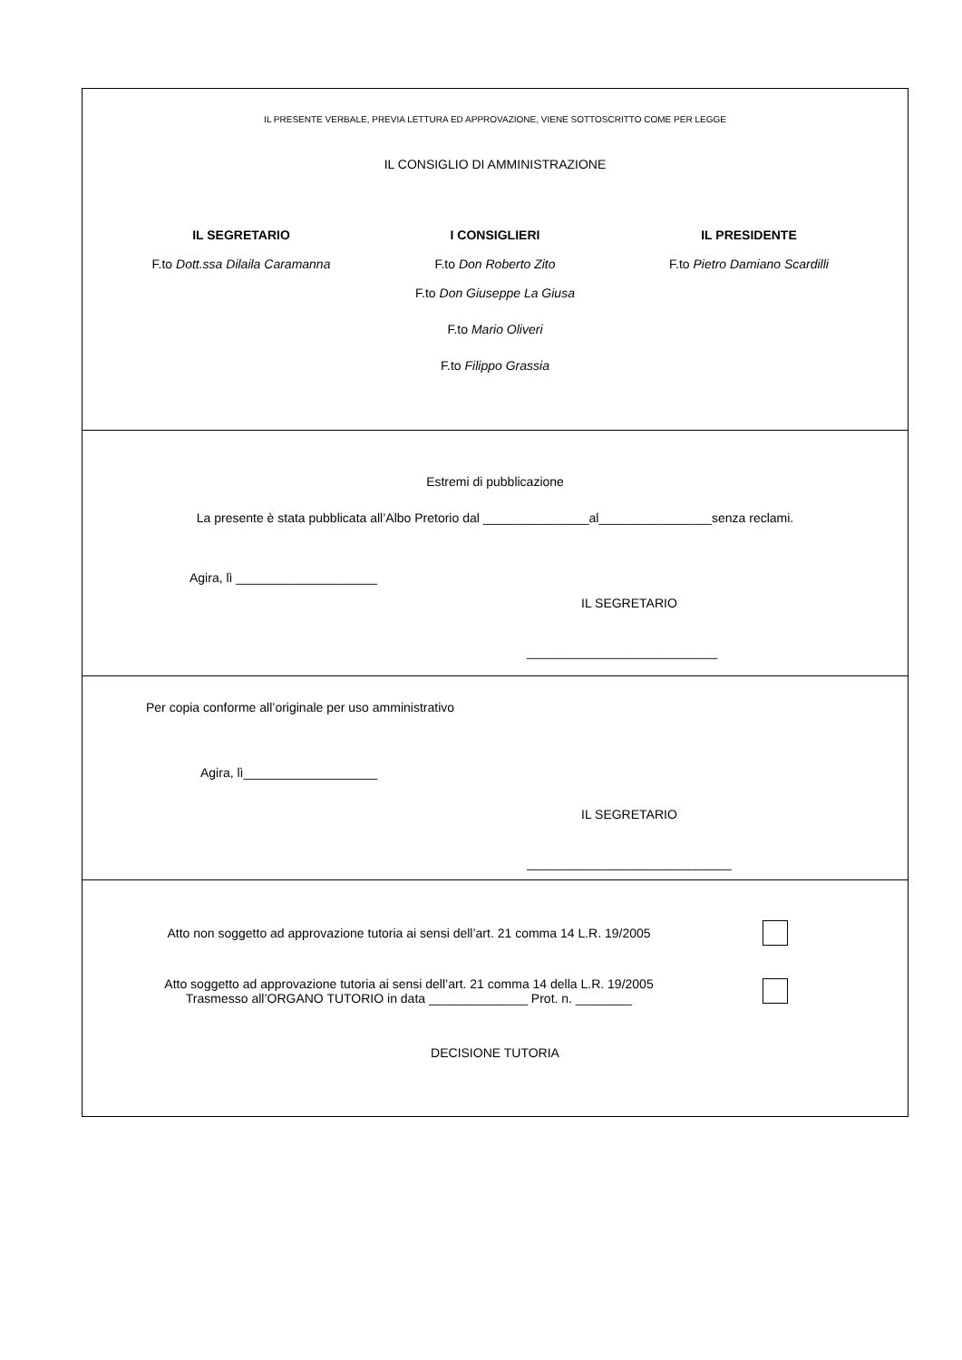IL PRESENTE VERBALE, PREVIA LETTURA ED APPROVAZIONE, VIENE SOTTOSCRITTO COME PER LEGGE
IL CONSIGLIO DI AMMINISTRAZIONE
IL SEGRETARIO
F.to Dott.ssa Dilaila Caramanna
I CONSIGLIERI
F.to Don Roberto Zito
F.to Don Giuseppe La Giusa
F.to Mario Oliveri
F.to Filippo Grassia
IL PRESIDENTE
F.to Pietro Damiano Scardilli
Estremi di pubblicazione
La presente è stata pubblicata all’Albo Pretorio dal _______________al________________senza reclami.
Agira, lì ____________________
IL SEGRETARIO
___________________________
Per copia conforme all’originale per uso amministrativo
Agira, lì___________________
IL SEGRETARIO
_____________________________
Atto non soggetto ad approvazione tutoria ai sensi dell’art. 21 comma 14 L.R. 19/2005
Atto soggetto ad approvazione tutoria ai sensi dell’art. 21 comma 14 della L.R. 19/2005
Trasmesso all’ORGANO TUTORIO in data ______________ Prot. n. ________
DECISIONE TUTORIA